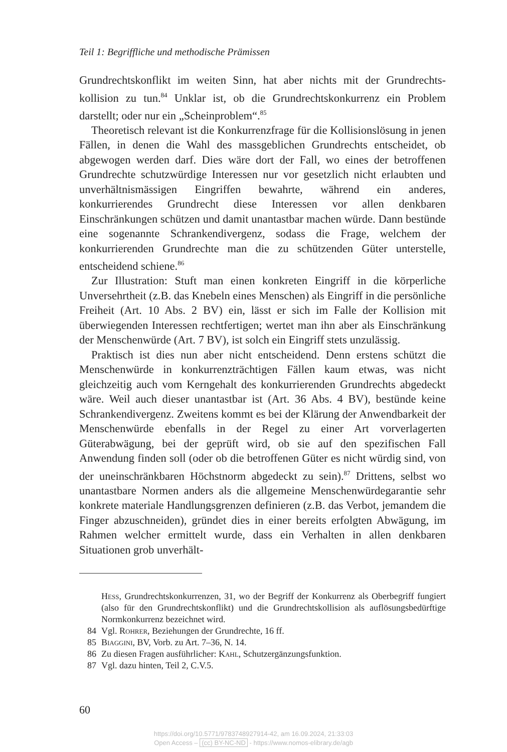Teil 1: Begriffliche und methodische Prämissen
Grundrechtskonflikt im weiten Sinn, hat aber nichts mit der Grundrechts­kollision zu tun.<sup>84</sup> Unklar ist, ob die Grundrechtskonkurrenz ein Problem darstellt; oder nur ein „Scheinproblem“.<sup>85</sup>
Theoretisch relevant ist die Konkurrenzfrage für die Kollisionslösung in jenen Fällen, in denen die Wahl des massgeblichen Grundrechts ent­scheidet, ob abgewogen werden darf. Dies wäre dort der Fall, wo eines der betroffenen Grundrechte schutzwürdige Interessen nur vor gesetzlich nicht erlaubten und unverhältnismässigen Eingriffen bewahrte, während ein anderes, konkurrierendes Grundrecht diese Interessen vor allen denk­baren Einschränkungen schützen und damit unantastbar machen würde. Dann bestünde eine sogenannte Schrankendivergenz, sodass die Frage, welchem der konkurrierenden Grundrechte man die zu schützenden Gü­ter unterstelle, entscheidend schiene.<sup>86</sup>
Zur Illustration: Stuft man einen konkreten Eingriff in die körperliche Unversehrtheit (z.B. das Knebeln eines Menschen) als Eingriff in die per­sönliche Freiheit (Art. 10 Abs. 2 BV) ein, lässt er sich im Falle der Kollision mit überwiegenden Interessen rechtfertigen; wertet man ihn aber als Ein­schränkung der Menschenwürde (Art. 7 BV), ist solch ein Eingriff stets unzulässig.
Praktisch ist dies nun aber nicht entscheidend. Denn erstens schützt die Menschenwürde in konkurrenzträchtigen Fällen kaum etwas, was nicht gleichzeitig auch vom Kerngehalt des konkurrierenden Grundrechts abgedeckt wäre. Weil auch dieser unantastbar ist (Art. 36 Abs. 4 BV), be­stünde keine Schrankendivergenz. Zweitens kommt es bei der Klärung der Anwendbarkeit der Menschenwürde ebenfalls in der Regel zu einer Art vorverlagerten Güterabwägung, bei der geprüft wird, ob sie auf den spezifischen Fall Anwendung finden soll (oder ob die betroffenen Güter es nicht würdig sind, von der uneinschränkbaren Höchstnorm abgedeckt zu sein).<sup>87</sup> Drittens, selbst wo unantastbare Normen anders als die allgemeine Menschenwürdegarantie sehr konkrete materiale Handlungsgrenzen defi­nieren (z.B. das Verbot, jemandem die Finger abzuschneiden), gründet dies in einer bereits erfolgten Abwägung, im Rahmen welcher ermittelt wurde, dass ein Verhalten in allen denkbaren Situationen grob unverhält-
Hess, Grundrechtskonkurrenzen, 31, wo der Begriff der Konkurrenz als Oberbe­griff fungiert (also für den Grundrechtskonflikt) und die Grundrechtskollision als auflösungsbedürftige Normkonkurrenz bezeichnet wird.
84 Vgl. Rohrer, Beziehungen der Grundrechte, 16 ff.
85 Biaggini, BV, Vorb. zu Art. 7–36, N. 14.
86 Zu diesen Fragen ausführlicher: Kahl, Schutzergänzungsfunktion.
87 Vgl. dazu hinten, Teil 2, C.V.5.
60
https://doi.org/10.5771/9783748927914-42, am 16.09.2024, 21:33:03
Open Access – (cc) BY-NC-ND - https://www.nomos-elibrary.de/agb